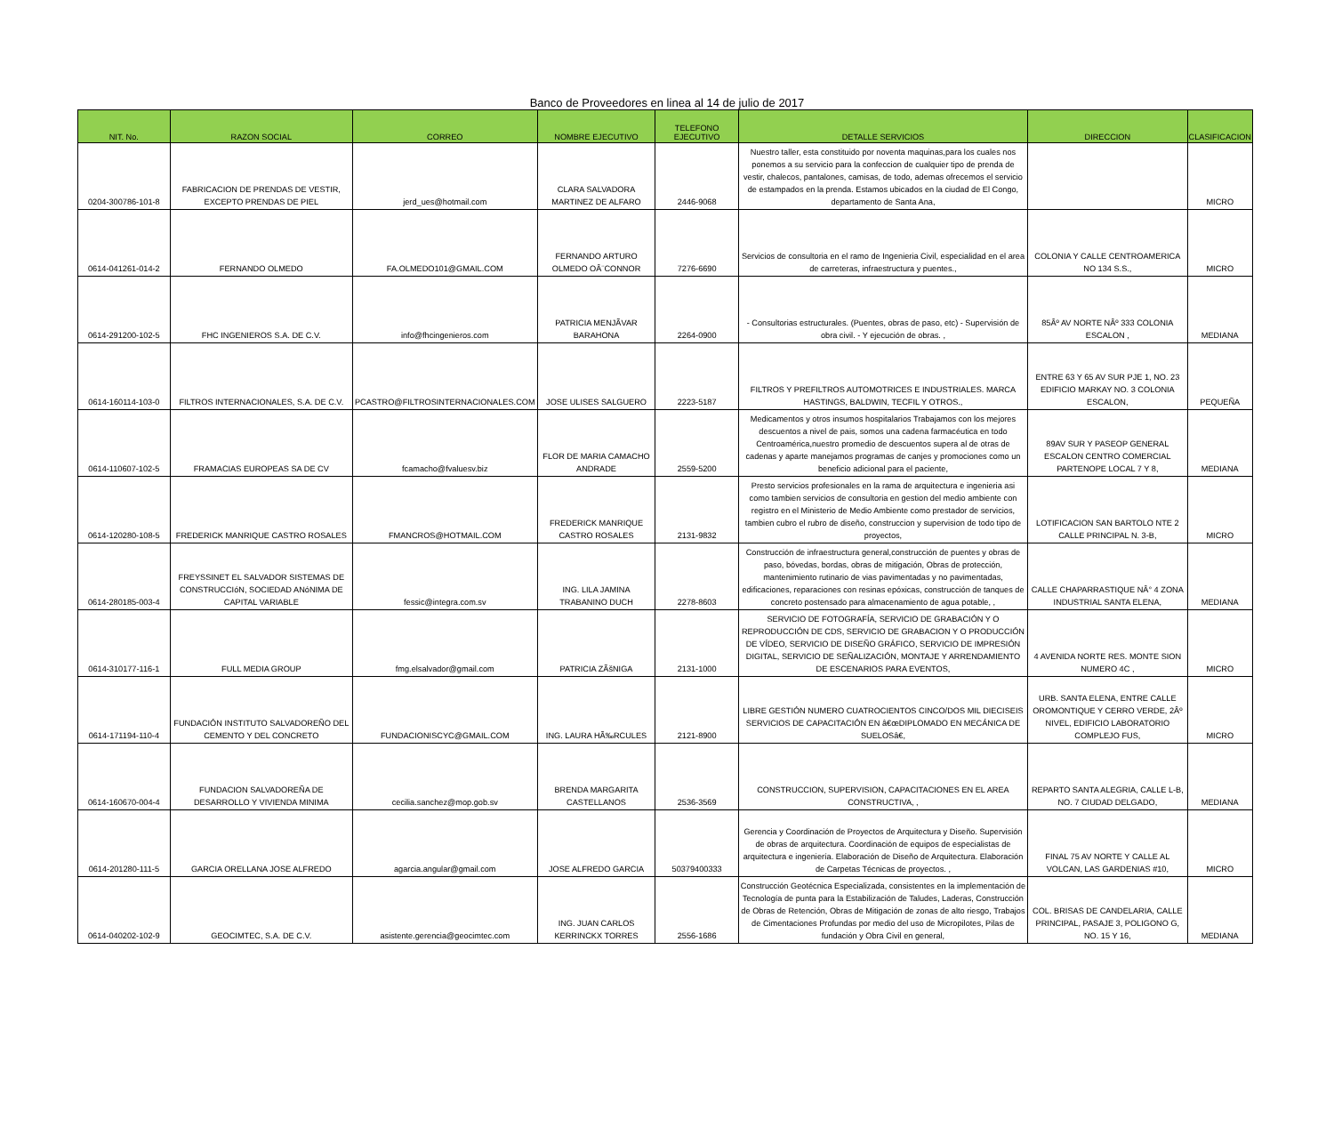Banco de Proveedores en linea al 14 de julio de 2017
| NIT. No. | RAZON SOCIAL | CORREO | NOMBRE EJECUTIVO | TELEFONO EJECUTIVO | DETALLE SERVICIOS | DIRECCION | CLASIFICACION |
| --- | --- | --- | --- | --- | --- | --- | --- |
| 0204-300786-101-8 | FABRICACION DE PRENDAS DE VESTIR, EXCEPTO PRENDAS DE PIEL | jerd_ues@hotmail.com | CLARA SALVADORA MARTINEZ DE ALFARO | 2446-9068 | Nuestro taller, esta constituido por noventa maquinas,para los cuales nos ponemos a su servicio para la confeccion de cualquier tipo de prenda de vestir, chalecos, pantalones, camisas, de todo, ademas ofrecemos el servicio de estampados en la prenda. Estamos ubicados en la ciudad de El Congo, departamento de Santa Ana, | | MICRO |
| 0614-041261-014-2 | FERNANDO OLMEDO | FA.OLMEDO101@GMAIL.COM | FERNANDO ARTURO OLMEDO OÂ¨CONNOR | 7276-6690 | Servicios de consultoria en el ramo de Ingenieria Civil, especialidad en el area de carreteras, infraestructura y puentes., | COLONIA Y CALLE CENTROAMERICA NO 134 S.S., | MICRO |
| 0614-291200-102-5 | FHC INGENIEROS S.A. DE C.V. | info@fhcingenieros.com | PATRICIA MENJÃVAR BARAHONA | 2264-0900 | - Consultorias estructurales. (Puentes, obras de paso, etc) - Supervisión de obra civil. - Y ejecución de obras. , | 85Âº AV NORTE NÂº 333 COLONIA ESCALON , | MEDIANA |
| 0614-160114-103-0 | FILTROS INTERNACIONALES, S.A. DE C.V. | PCASTRO@FILTROSINTERNACIONALES.COM | JOSE ULISES SALGUERO | 2223-5187 | FILTROS Y PREFILTROS AUTOMOTRICES E INDUSTRIALES. MARCA HASTINGS, BALDWIN, TECFIL Y OTROS., | ENTRE 63 Y 65 AV SUR PJE 1, NO. 23 EDIFICIO MARKAY NO. 3 COLONIA ESCALON, | PEQUEÑA |
| 0614-110607-102-5 | FRAMACIAS EUROPEAS SA DE CV | fcamacho@fvaluesv.biz | FLOR DE MARIA CAMACHO ANDRADE | 2559-5200 | Medicamentos y otros insumos hospitalarios Trabajamos con los mejores descuentos a nivel de pais, somos una cadena farmacéutica en todo Centroamérica,nuestro promedio de descuentos supera al de otras de cadenas y aparte manejamos programas de canjes y promociones como un beneficio adicional para el paciente, | 89AV SUR Y PASEOP GENERAL ESCALON CENTRO COMERCIAL PARTENOPE LOCAL 7 Y 8, | MEDIANA |
| 0614-120280-108-5 | FREDERICK MANRIQUE CASTRO ROSALES | FMANCROS@HOTMAIL.COM | FREDERICK MANRIQUE CASTRO ROSALES | 2131-9832 | Presto servicios profesionales en la rama de arquitectura e ingenieria asi como tambien servicios de consultoria en gestion del medio ambiente con registro en el Ministerio de Medio Ambiente como prestador de servicios, tambien cubro el rubro de diseño, construccion y supervision de todo tipo de proyectos, | LOTIFICACION SAN BARTOLO NTE 2 CALLE PRINCIPAL N. 3-B, | MICRO |
| 0614-280185-003-4 | FREYSSINET EL SALVADOR SISTEMAS DE CONSTRUCCIóN, SOCIEDAD ANóNIMA DE CAPITAL VARIABLE | fessic@integra.com.sv | ING. LILA JAMINA TRABANINO DUCH | 2278-8603 | Construcción de infraestructura general,construcción de puentes y obras de paso, bóvedas, bordas, obras de mitigación, Obras de protección, mantenimiento rutinario de vias pavimentadas y no pavimentadas, edificaciones, reparaciones con resinas epóxicas, construcción de tanques de concreto postensado para almacenamiento de agua potable, , | CALLE CHAPARRASTIQUE NÂ° 4 ZONA INDUSTRIAL SANTA ELENA, | MEDIANA |
| 0614-310177-116-1 | FULL MEDIA GROUP | fmg.elsalvador@gmail.com | PATRICIA ZÃšNIGA | 2131-1000 | SERVICIO DE FOTOGRAFÍA, SERVICIO DE GRABACIÓN Y O REPRODUCCIÓN DE CDS, SERVICIO DE GRABACION Y O PRODUCCIÓN DE VÍDEO, SERVICIO DE DISEÑO GRÁFICO, SERVICIO DE IMPRESIÓN DIGITAL, SERVICIO DE SEÑALIZACIÓN, MONTAJE Y ARRENDAMIENTO DE ESCENARIOS PARA EVENTOS, | 4 AVENIDA NORTE RES. MONTE SION NUMERO 4C , | MICRO |
| 0614-171194-110-4 | FUNDACIÓN INSTITUTO SALVADOREÑO DEL CEMENTO Y DEL CONCRETO | FUNDACIONISCYC@GMAIL.COM | ING. LAURA HÃ‰RCULES | 2121-8900 | LIBRE GESTIÓN NUMERO CUATROCIENTOS CINCO/DOS MIL DIECISEIS SERVICIOS DE CAPACITACIÓN EN â€œDIPLOMADO EN MECÁNICA DE SUELOSâ€, | URB. SANTA ELENA, ENTRE CALLE OROMONTIQUE Y CERRO VERDE, 2Âº NIVEL, EDIFICIO LABORATORIO COMPLEJO FUS, | MICRO |
| 0614-160670-004-4 | FUNDACION SALVADOREÑA DE DESARROLLO Y VIVIENDA MINIMA | cecilia.sanchez@mop.gob.sv | BRENDA MARGARITA CASTELLANOS | 2536-3569 | CONSTRUCCION, SUPERVISION, CAPACITACIONES EN EL AREA CONSTRUCTIVA, , | REPARTO SANTA ALEGRIA, CALLE L-B, NO. 7 CIUDAD DELGADO, | MEDIANA |
| 0614-201280-111-5 | GARCIA ORELLANA JOSE ALFREDO | agarcia.angular@gmail.com | JOSE ALFREDO GARCIA | 50379400333 | Gerencia y Coordinación de Proyectos de Arquitectura y Diseño. Supervisión de obras de arquitectura. Coordinación de equipos de especialistas de arquitectura e ingeniería. Elaboración de Diseño de Arquitectura. Elaboración de Carpetas Técnicas de proyectos. , | FINAL 75 AV NORTE Y CALLE AL VOLCAN, LAS GARDENIAS #10, | MICRO |
| 0614-040202-102-9 | GEOCIMTEC, S.A. DE C.V. | asistente.gerencia@geocimtec.com | ING. JUAN CARLOS KERRINCKX TORRES | 2556-1686 | Construcción Geotécnica Especializada, consistentes en la implementación de Tecnología de punta para la Estabilización de Taludes, Laderas, Construcción de Obras de Retención, Obras de Mitigación de zonas de alto riesgo, Trabajos de Cimentaciones Profundas por medio del uso de Micropilotes, Pilas de fundación y Obra Civil en general, | COL. BRISAS DE CANDELARIA, CALLE PRINCIPAL, PASAJE 3, POLIGONO G, NO. 15 Y 16, | MEDIANA |